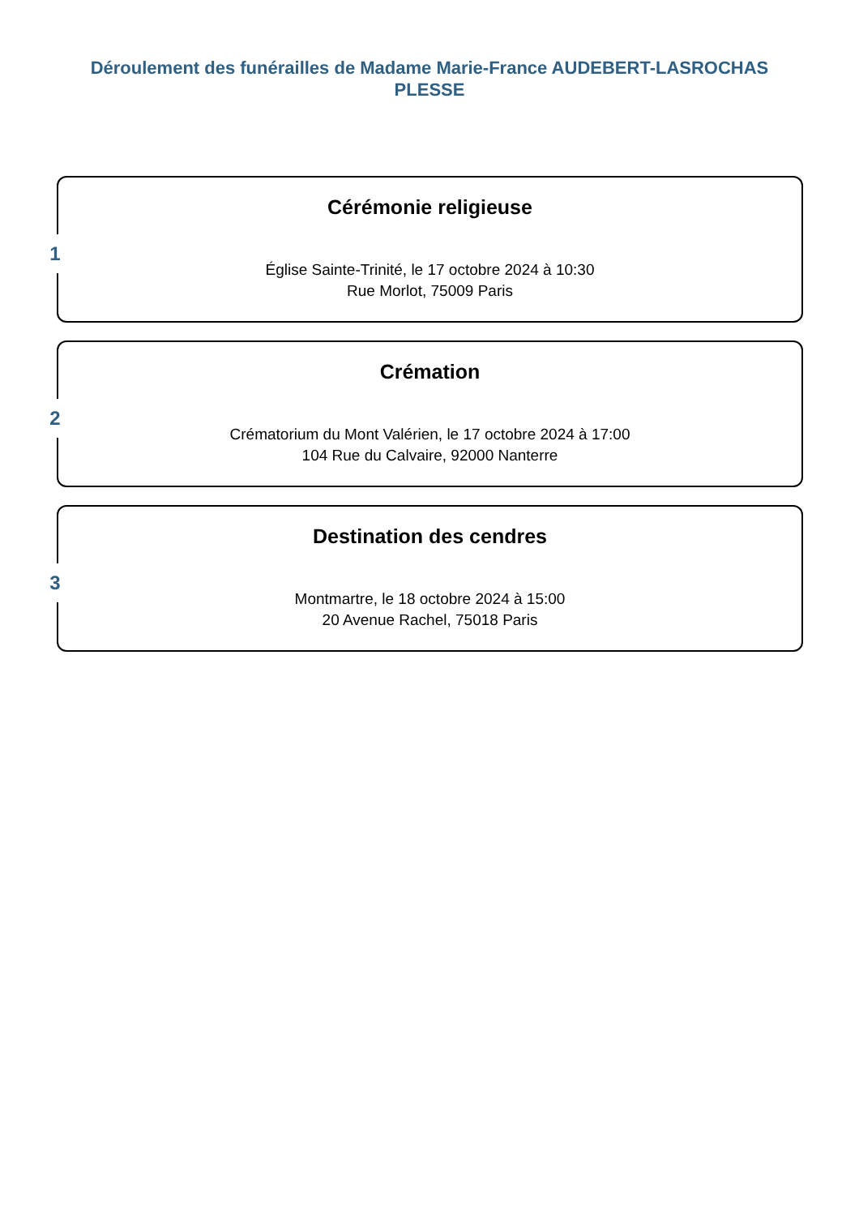Déroulement des funérailles de Madame Marie-France AUDEBERT-LASROCHAS
PLESSE
1
Cérémonie religieuse
Église Sainte-Trinité, le 17 octobre 2024 à 10:30
Rue Morlot, 75009 Paris
2
Crémation
Crématorium du Mont Valérien, le 17 octobre 2024 à 17:00
104 Rue du Calvaire, 92000 Nanterre
3
Destination des cendres
Montmartre, le 18 octobre 2024 à 15:00
20 Avenue Rachel, 75018 Paris